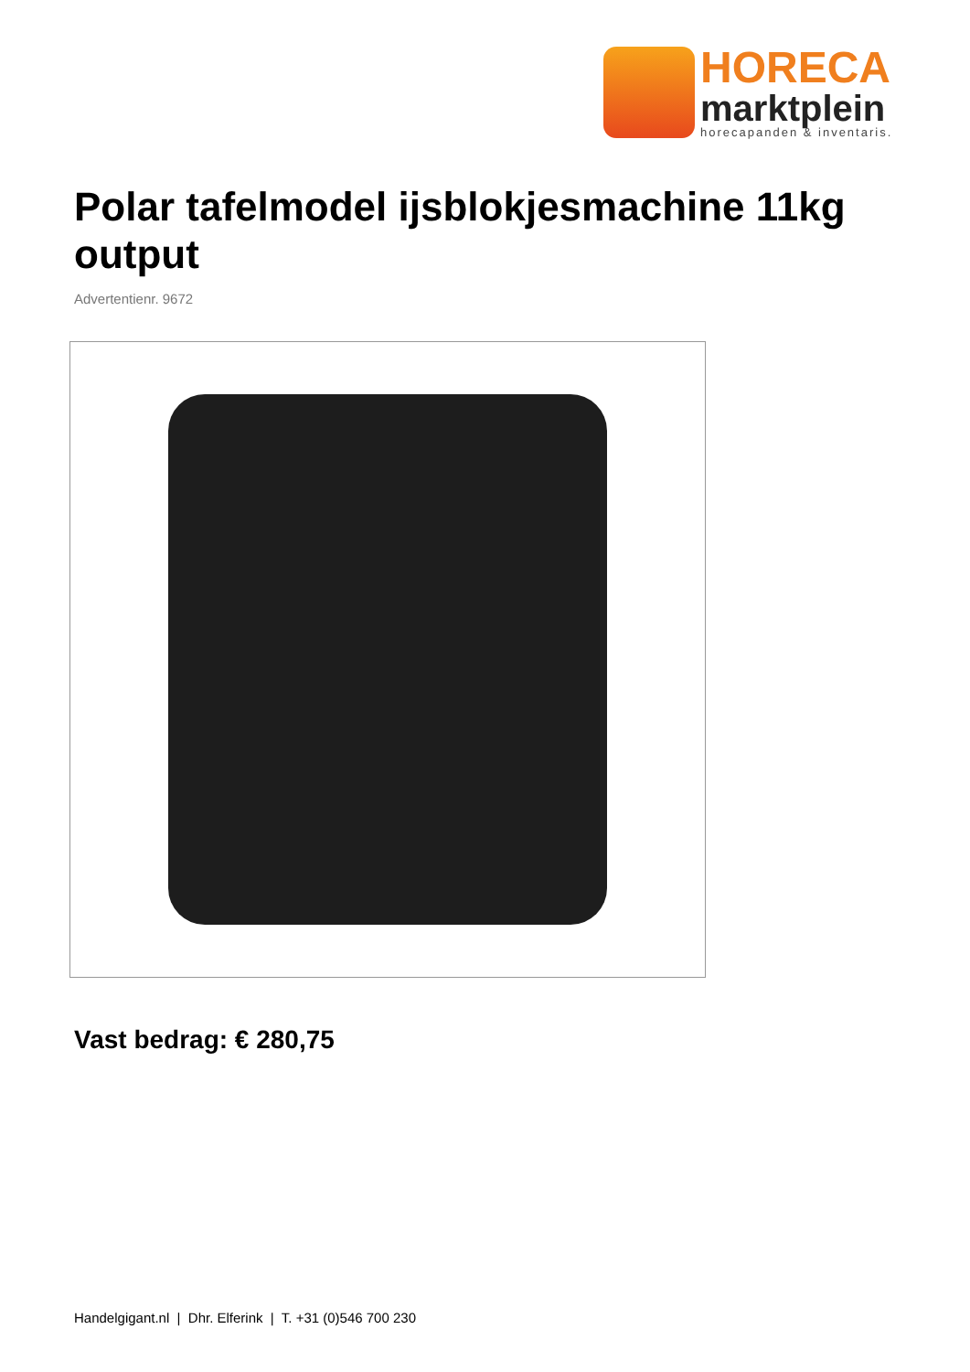HORECA
marktplein
horecapanden & inventaris.
Polar tafelmodel ijsblokjesmachine 11kg output
Advertentienr. 9672
Vast bedrag: € 280,75
Handelgigant.nl | Dhr. Elferink | T. +31 (0)546 700 230